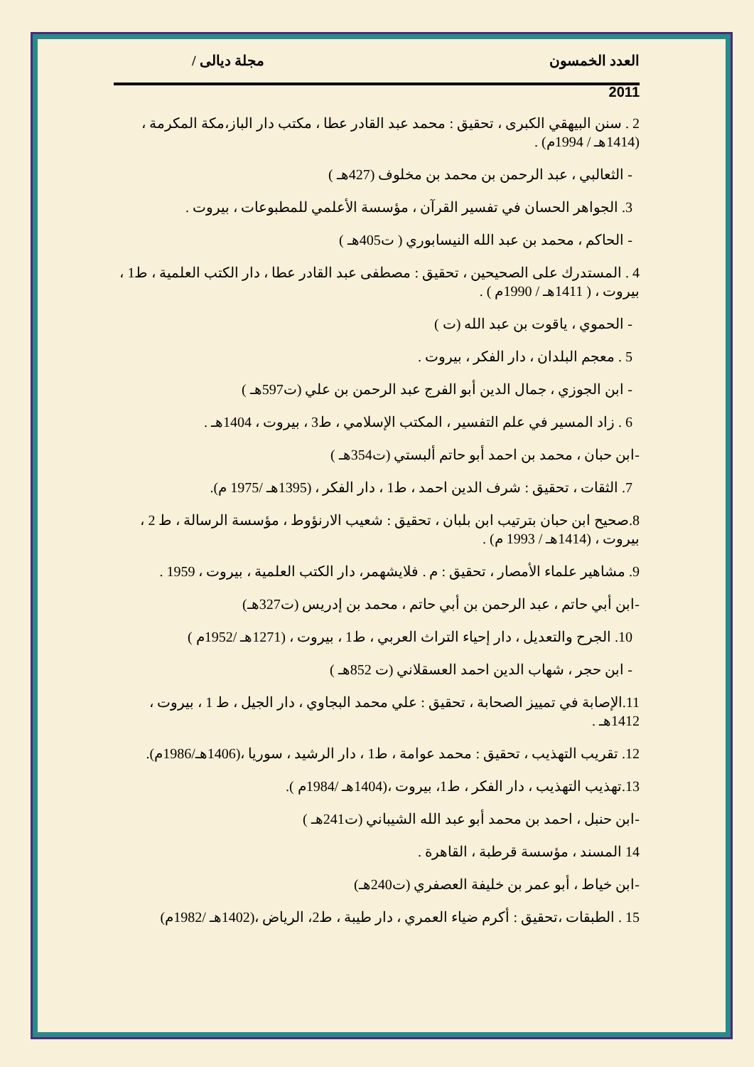العدد الخمسون مجلة ديالى /
2011
2 . سنن البيهقي الكبرى ، تحقيق : محمد عبد القادر عطا ، مكتب دار الباز،مكة المكرمة ، (1414هـ / 1994م) .
- الثعالبي ، عبد الرحمن بن محمد بن مخلوف (427هـ )
3. الجواهر الحسان في تفسير القرآن ، مؤسسة الأعلمي للمطبوعات ، بيروت .
- الحاكم ، محمد بن عبد الله النيسابوري ( ت405هـ )
4 . المستدرك على الصحيحين ، تحقيق : مصطفى عبد القادر عطا ، دار الكتب العلمية ، ط1 ، بيروت ، ( 1411هـ / 1990م ) .
- الحموي ، ياقوت بن عبد الله (ت )
5 . معجم البلدان ، دار الفكر ، بيروت .
- ابن الجوزي ، جمال الدين أبو الفرج عبد الرحمن بن علي (ت597هـ )
6 . زاد المسير في علم التفسير ، المكتب الإسلامي ، ط3 ، بيروت ، 1404هـ .
-ابن حبان ، محمد بن احمد أبو حاتم ألبستي (ت354هـ )
7. الثقات ، تحقيق : شرف الدين احمد ، ط1 ، دار الفكر ، (1395هـ /1975 م).
8.صحيح ابن حبان بترتيب ابن بلبان ، تحقيق : شعيب الارنؤوط ، مؤسسة الرسالة ، ط 2 ، بيروت ، (1414هـ / 1993 م) .
9. مشاهير علماء الأمصار ، تحقيق : م . فلايشهمر، دار الكتب العلمية ، بيروت ، 1959 .
-ابن أبي حاتم ، عبد الرحمن بن أبي حاتم ، محمد بن إدريس (ت327هـ)
10. الجرح والتعديل ، دار إحياء التراث العربي ، ط1 ، بيروت ، (1271هـ /1952م )
- ابن حجر ، شهاب الدين احمد العسقلاني (ت 852هـ )
11.الإصابة في تمييز الصحابة ، تحقيق : علي محمد البجاوي ، دار الجيل ، ط 1 ، بيروت ، 1412هـ .
12. تقريب التهذيب ، تحقيق : محمد عوامة ، ط1 ، دار الرشيد ، سوريا ،(1406هـ/1986م).
13.تهذيب التهذيب ، دار الفكر ، ط1، بيروت ،(1404هـ /1984م ).
-ابن حنبل ، احمد بن محمد أبو عبد الله الشيباني (ت241هـ )
14 المسند ، مؤسسة قرطبة ، القاهرة .
-ابن خياط ، أبو عمر بن خليفة العصفري (ت240هـ)
15 . الطبقات ،تحقيق : أكرم ضياء العمري ، دار طيبة ، ط2، الرياض ،(1402هـ /1982م)